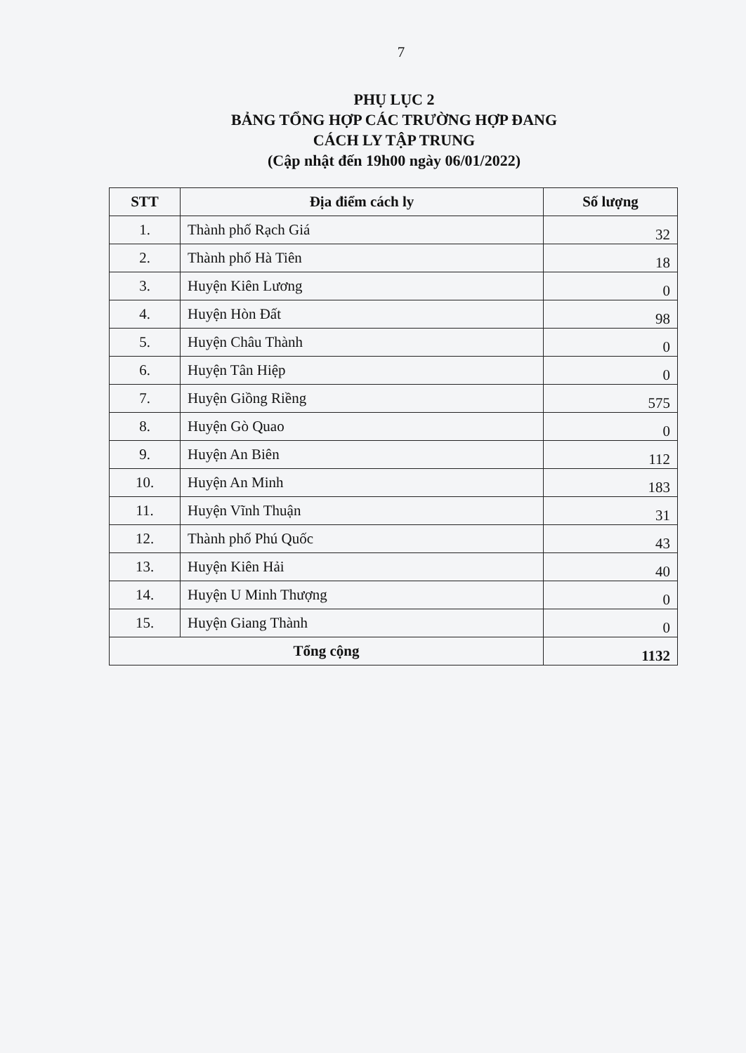7
PHỤ LỤC 2
BẢNG TỔNG HỢP CÁC TRƯỜNG HỢP ĐANG
CÁCH LY TẬP TRUNG
(Cập nhật đến 19h00 ngày 06/01/2022)
| STT | Địa điểm cách ly | Số lượng |
| --- | --- | --- |
| 1. | Thành phố Rạch Giá | 32 |
| 2. | Thành phố Hà Tiên | 18 |
| 3. | Huyện Kiên Lương | 0 |
| 4. | Huyện Hòn Đất | 98 |
| 5. | Huyện Châu Thành | 0 |
| 6. | Huyện Tân Hiệp | 0 |
| 7. | Huyện Giồng Riềng | 575 |
| 8. | Huyện Gò Quao | 0 |
| 9. | Huyện An Biên | 112 |
| 10. | Huyện An Minh | 183 |
| 11. | Huyện Vĩnh Thuận | 31 |
| 12. | Thành phố Phú Quốc | 43 |
| 13. | Huyện Kiên Hải | 40 |
| 14. | Huyện U Minh Thượng | 0 |
| 15. | Huyện Giang Thành | 0 |
| Tổng cộng | | 1132 |